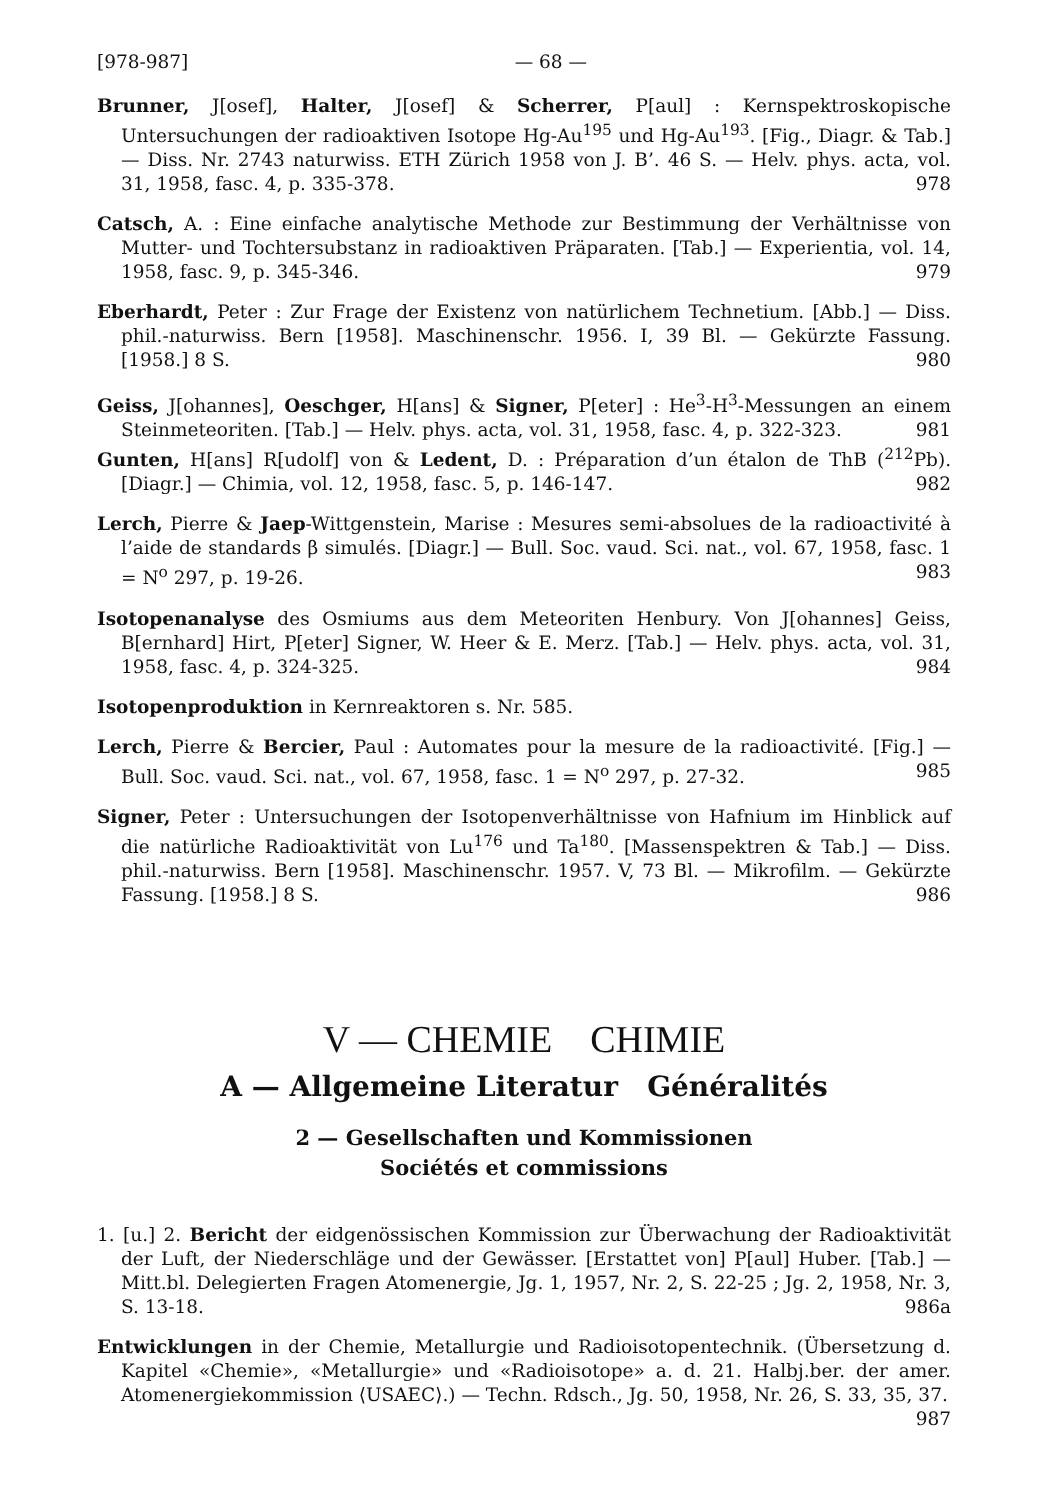[978-987] — 68 —
Brunner, J[osef], Halter, J[osef] & Scherrer, P[aul] : Kernspektroskopische Untersuchungen der radioaktiven Isotope Hg-Au<sup>195</sup> und Hg-Au<sup>193</sup>. [Fig., Diagr. & Tab.] — Diss. Nr. 2743 naturwiss. ETH Zürich 1958 von J. B’. 46 S. — Helv. phys. acta, vol. 31, 1958, fasc. 4, p. 335-378. 978
Catsch, A. : Eine einfache analytische Methode zur Bestimmung der Verhältnisse von Mutter- und Tochtersubstanz in radioaktiven Präparaten. [Tab.] — Experientia, vol. 14, 1958, fasc. 9, p. 345-346. 979
Eberhardt, Peter : Zur Frage der Existenz von natürlichem Technetium. [Abb.] — Diss. phil.-naturwiss. Bern [1958]. Maschinenschr. 1956. I, 39 Bl. — Gekürzte Fassung. [1958.] 8 S. 980
Geiss, J[ohannes], Oeschger, H[ans] & Signer, P[eter] : He<sup>3</sup>-H<sup>3</sup>-Messungen an einem Steinmeteoriten. [Tab.] — Helv. phys. acta, vol. 31, 1958, fasc. 4, p. 322-323. 981
Gunten, H[ans] R[udolf] von & Ledent, D. : Préparation d’un étalon de ThB (<sup>212</sup>Pb). [Diagr.] — Chimia, vol. 12, 1958, fasc. 5, p. 146-147. 982
Lerch, Pierre & Jaep-Wittgenstein, Marise : Mesures semi-absolues de la radioactivité à l’aide de standards β simulés. [Diagr.] — Bull. Soc. vaud. Sci. nat., vol. 67, 1958, fasc. 1 = N<sup>o</sup> 297, p. 19-26. 983
Isotopenanalyse des Osmiums aus dem Meteoriten Henbury. Von J[ohannes] Geiss, B[ernhard] Hirt, P[eter] Signer, W. Heer & E. Merz. [Tab.] — Helv. phys. acta, vol. 31, 1958, fasc. 4, p. 324-325. 984
Isotopenproduktion in Kernreaktoren s. Nr. 585.
Lerch, Pierre & Bercier, Paul : Automates pour la mesure de la radioactivité. [Fig.] — Bull. Soc. vaud. Sci. nat., vol. 67, 1958, fasc. 1 = N<sup>o</sup> 297, p. 27-32. 985
Signer, Peter : Untersuchungen der Isotopenverhältnisse von Hafnium im Hinblick auf die natürliche Radioaktivität von Lu<sup>176</sup> und Ta<sup>180</sup>. [Massenspektren & Tab.] — Diss. phil.-naturwiss. Bern [1958]. Maschinenschr. 1957. V, 73 Bl. — Mikrofilm. — Gekürzte Fassung. [1958.] 8 S. 986
V — CHEMIE CHIMIE
A — Allgemeine Literatur Généralités
2 — Gesellschaften und Kommissionen
Sociétés et commissions
1. [u.] 2. Bericht der eidgenössischen Kommission zur Überwachung der Radioaktivität der Luft, der Niederschläge und der Gewässer. [Erstattet von] P[aul] Huber. [Tab.] — Mitt.bl. Delegierten Fragen Atomenergie, Jg. 1, 1957, Nr. 2, S. 22-25 ; Jg. 2, 1958, Nr. 3, S. 13-18. 986a
Entwicklungen in der Chemie, Metallurgie und Radioisotopentechnik. (Übersetzung d. Kapitel «Chemie», «Metallurgie» und «Radioisotope» a. d. 21. Halbj.ber. der amer. Atomenergiekommission ⟨USAEC⟩.) — Techn. Rdsch., Jg. 50, 1958, Nr. 26, S. 33, 35, 37. 987